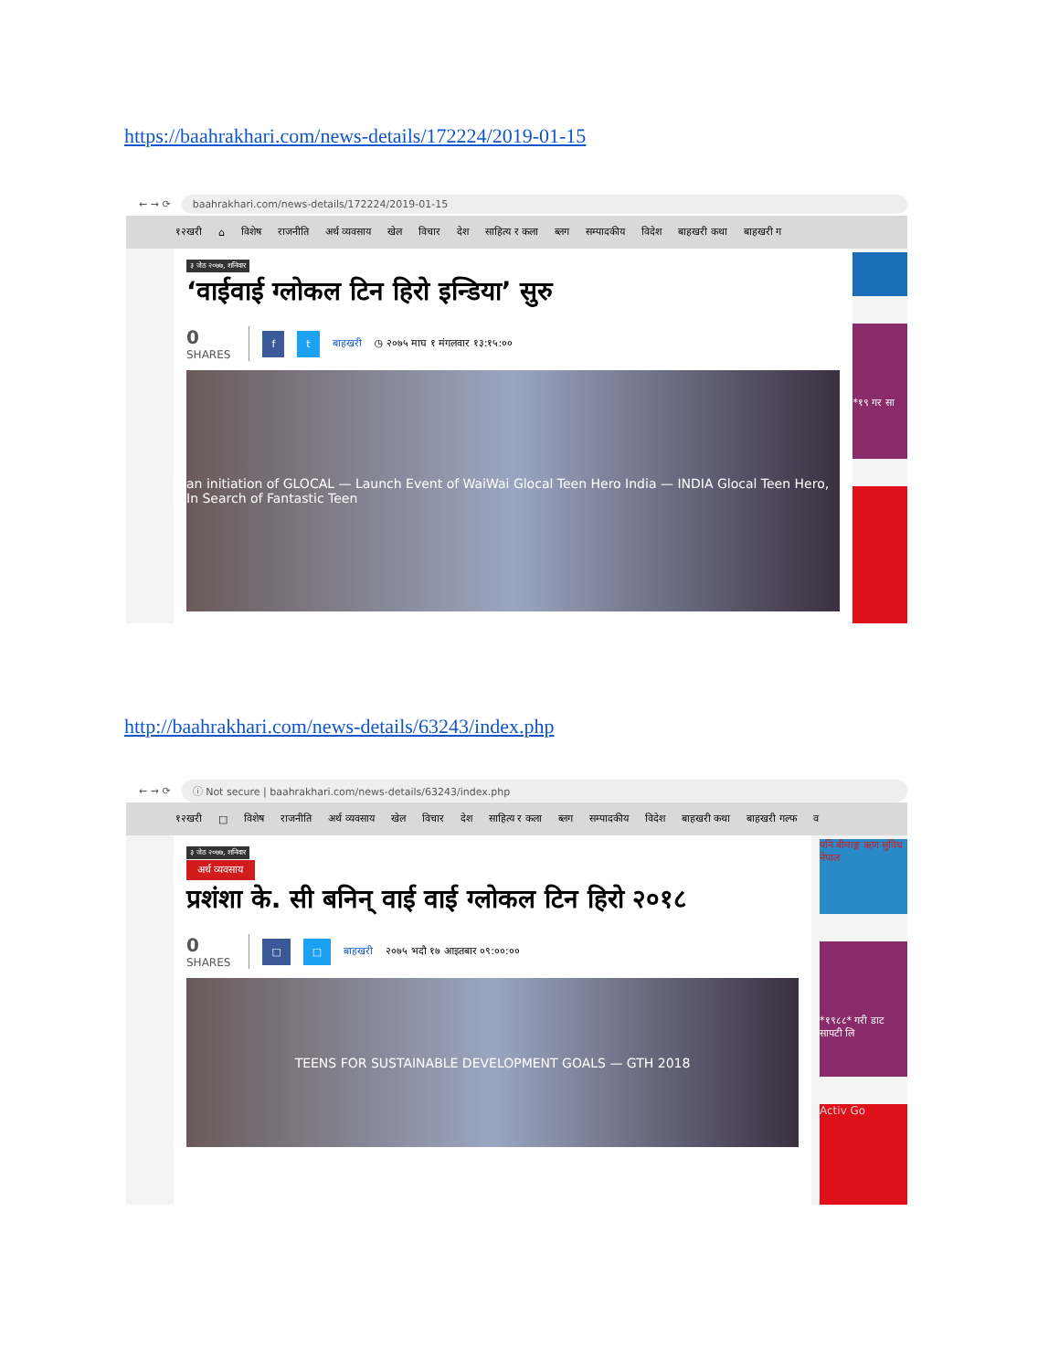https://baahrakhari.com/news-details/172224/2019-01-15
← → ⟳ baahrakhari.com/news-details/172224/2019-01-15
१२खरी ⌂ विशेष राजनीति अर्थ व्यवसाय खेल विचार देश साहित्य र कला ब्लग सम्पादकीय विदेश बाहखरी कथा बाहखरी ग
३ जेठ २०७७, शनिवार
‘वाईवाई ग्लोकल टिन हिरो इन्डिया’ सुरु
0
SHARES
f t बाहखरी ◷ २०७५ माघ १ मंगलवार १३:१५:००
an initiation of GLOCAL — Launch Event of WaiWai Glocal Teen Hero India — INDIA Glocal Teen Hero, In Search of Fantastic Teen
*१९ गर सा
http://baahrakhari.com/news-details/63243/index.php
← → ⟳ ⓘ Not secure | baahrakhari.com/news-details/63243/index.php
१२खरी □ विशेष राजनीति अर्थ व्यवसाय खेल विचार देश साहित्य र कला ब्लग सम्पादकीय विदेश बाहखरी कथा बाहखरी गल्फ व
३ जेठ २०७७, शनिवार
अर्थ व्यवसाय
प्रशंशा के. सी बनिन् वाई वाई ग्लोकल टिन हिरो २०१८
0
SHARES
□ □ बाहखरी २०७५ भदौ १७ आइतबार ०९:००:००
TEENS FOR SUSTAINABLE DEVELOPMENT GOALS — GTH 2018
पनि बीमाङ्ग ऋण सुविध नेपाल
*१९८८* गरी डाट सापटी लि
Activ Go